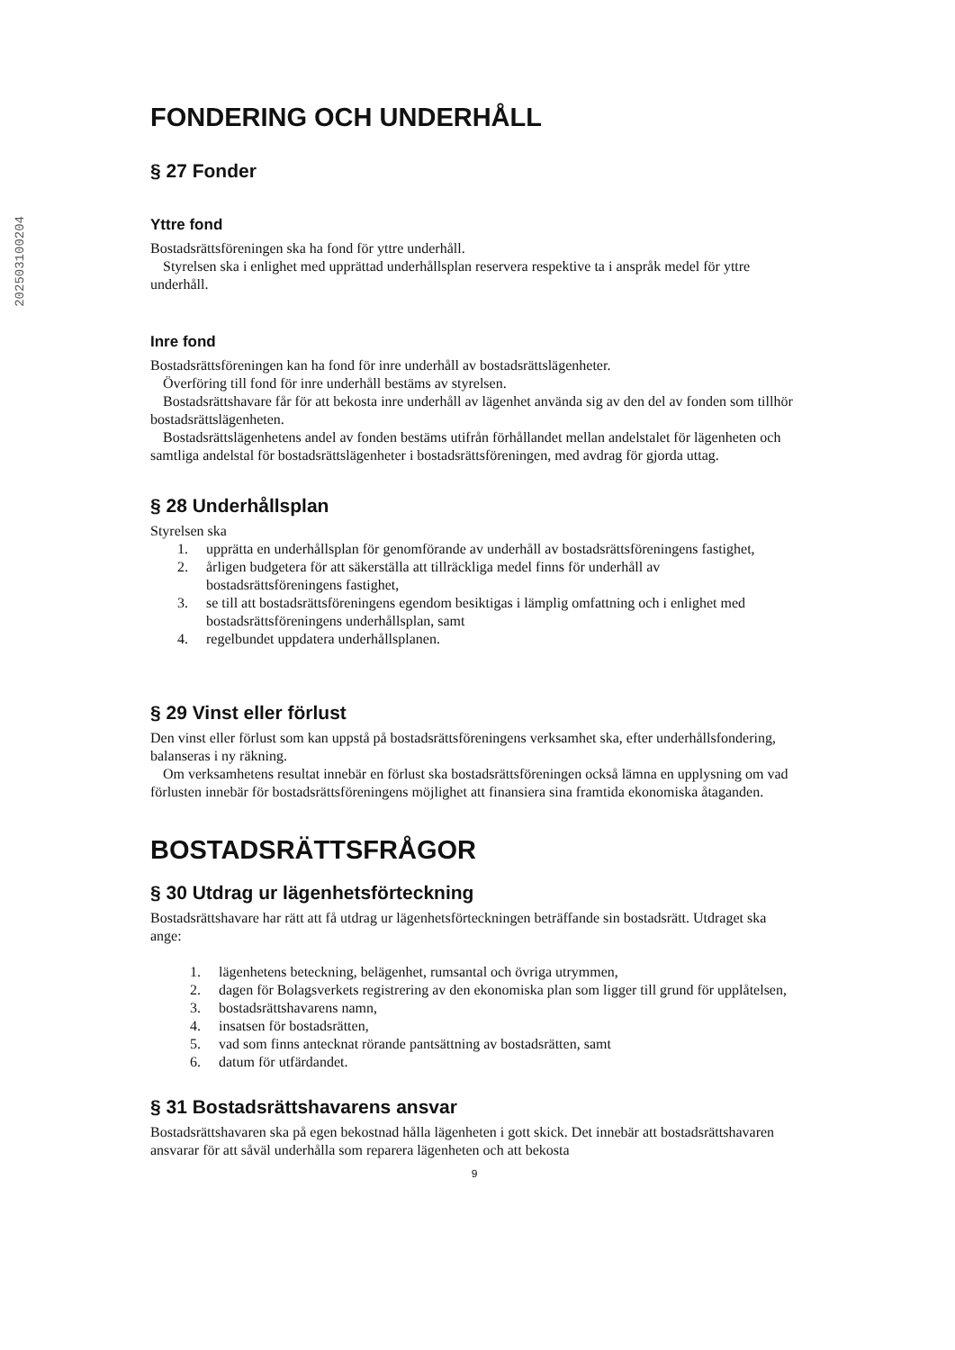202503100204
FONDERING OCH UNDERHÅLL
§ 27 Fonder
Yttre fond
Bostadsrättsföreningen ska ha fond för yttre underhåll.
Styrelsen ska i enlighet med upprättad underhållsplan reservera respektive ta i anspråk medel för yttre underhåll.
Inre fond
Bostadsrättsföreningen kan ha fond för inre underhåll av bostadsrättslägenheter.
Överföring till fond för inre underhåll bestäms av styrelsen.
Bostadsrättshavare får för att bekosta inre underhåll av lägenhet använda sig av den del av fonden som tillhör bostadsrättslägenheten.
Bostadsrättslägenhetens andel av fonden bestäms utifrån förhållandet mellan andelstalet för lägenheten och samtliga andelstal för bostadsrättslägenheter i bostadsrättsföreningen, med avdrag för gjorda uttag.
§ 28 Underhållsplan
Styrelsen ska
1. upprätta en underhållsplan för genomförande av underhåll av bostadsrättsföreningens fastighet,
2. årligen budgetera för att säkerställa att tillräckliga medel finns för underhåll av bostadsrättsföreningens fastighet,
3. se till att bostadsrättsföreningens egendom besiktigas i lämplig omfattning och i enlighet med bostadsrättsföreningens underhållsplan, samt
4. regelbundet uppdatera underhållsplanen.
§ 29 Vinst eller förlust
Den vinst eller förlust som kan uppstå på bostadsrättsföreningens verksamhet ska, efter underhållsfondering, balanseras i ny räkning.
Om verksamhetens resultat innebär en förlust ska bostadsrättsföreningen också lämna en upplysning om vad förlusten innebär för bostadsrättsföreningens möjlighet att finansiera sina framtida ekonomiska åtaganden.
BOSTADSRÄTTSFRÅGOR
§ 30 Utdrag ur lägenhetsförteckning
Bostadsrättshavare har rätt att få utdrag ur lägenhetsförteckningen beträffande sin bostadsrätt. Utdraget ska ange:
1. lägenhetens beteckning, belägenhet, rumsantal och övriga utrymmen,
2. dagen för Bolagsverkets registrering av den ekonomiska plan som ligger till grund för upplåtelsen,
3. bostadsrättshavarens namn,
4. insatsen för bostadsrätten,
5. vad som finns antecknat rörande pantsättning av bostadsrätten, samt
6. datum för utfärdandet.
§ 31 Bostadsrättshavarens ansvar
Bostadsrättshavaren ska på egen bekostnad hålla lägenheten i gott skick. Det innebär att bostadsrättshavaren ansvarar för att såväl underhålla som reparera lägenheten och att bekosta
9